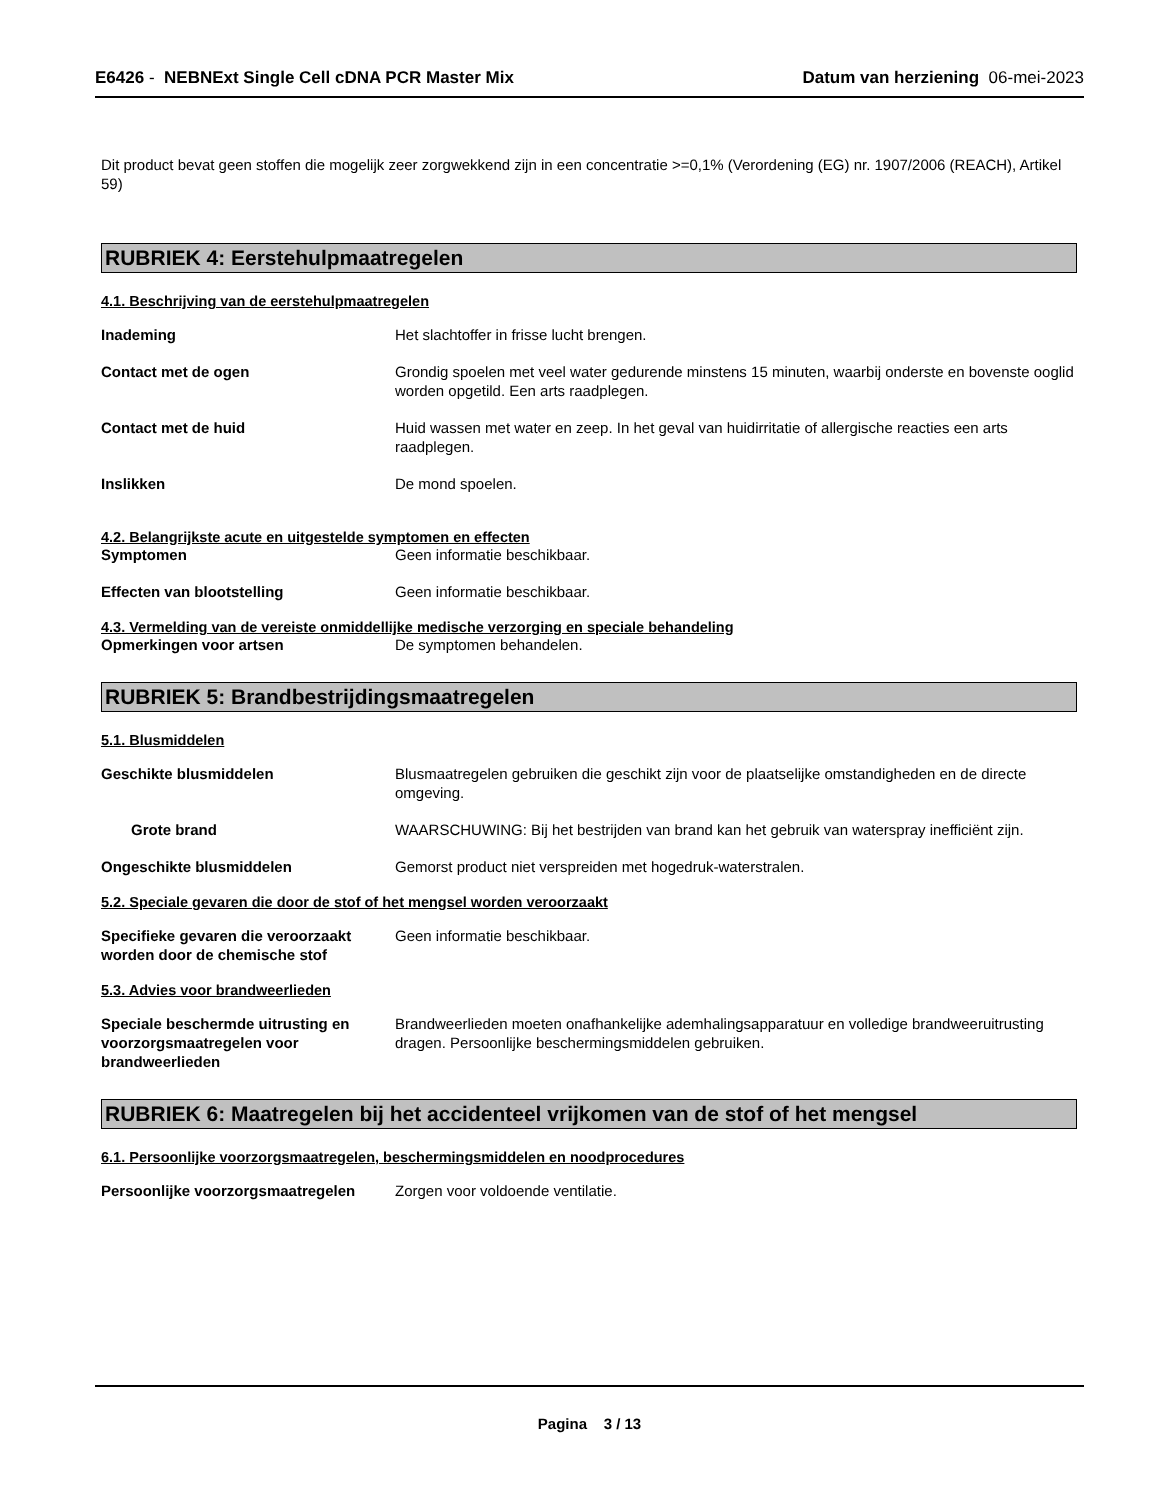E6426 - NEBNExt Single Cell cDNA PCR Master Mix
Datum van herziening 06-mei-2023
Dit product bevat geen stoffen die mogelijk zeer zorgwekkend zijn in een concentratie >=0,1% (Verordening (EG) nr. 1907/2006 (REACH), Artikel 59)
RUBRIEK 4: Eerstehulpmaatregelen
4.1. Beschrijving van de eerstehulpmaatregelen
Inademing Het slachtoffer in frisse lucht brengen.
Contact met de ogen Grondig spoelen met veel water gedurende minstens 15 minuten, waarbij onderste en bovenste ooglid worden opgetild. Een arts raadplegen.
Contact met de huid Huid wassen met water en zeep. In het geval van huidirritatie of allergische reacties een arts raadplegen.
Inslikken De mond spoelen.
4.2. Belangrijkste acute en uitgestelde symptomen en effecten
Symptomen Geen informatie beschikbaar.
Effecten van blootstelling Geen informatie beschikbaar.
4.3. Vermelding van de vereiste onmiddellijke medische verzorging en speciale behandeling
Opmerkingen voor artsen De symptomen behandelen.
RUBRIEK 5: Brandbestrijdingsmaatregelen
5.1. Blusmiddelen
Geschikte blusmiddelen Blusmaatregelen gebruiken die geschikt zijn voor de plaatselijke omstandigheden en de directe omgeving.
Grote brand WAARSCHUWING: Bij het bestrijden van brand kan het gebruik van waterspray inefficiënt zijn.
Ongeschikte blusmiddelen Gemorst product niet verspreiden met hogedruk-waterstralen.
5.2. Speciale gevaren die door de stof of het mengsel worden veroorzaakt
Specifieke gevaren die veroorzaakt worden door de chemische stof
Geen informatie beschikbaar.
5.3. Advies voor brandweerlieden
Speciale beschermde uitrusting en voorzorgsmaatregelen voor brandweerlieden
Brandweerlieden moeten onafhankelijke ademhalingsapparatuur en volledige brandweeruitrusting dragen. Persoonlijke beschermingsmiddelen gebruiken.
RUBRIEK 6: Maatregelen bij het accidenteel vrijkomen van de stof of het mengsel
6.1. Persoonlijke voorzorgsmaatregelen, beschermingsmiddelen en noodprocedures
Persoonlijke voorzorgsmaatregelen
Zorgen voor voldoende ventilatie.
Pagina 3 / 13